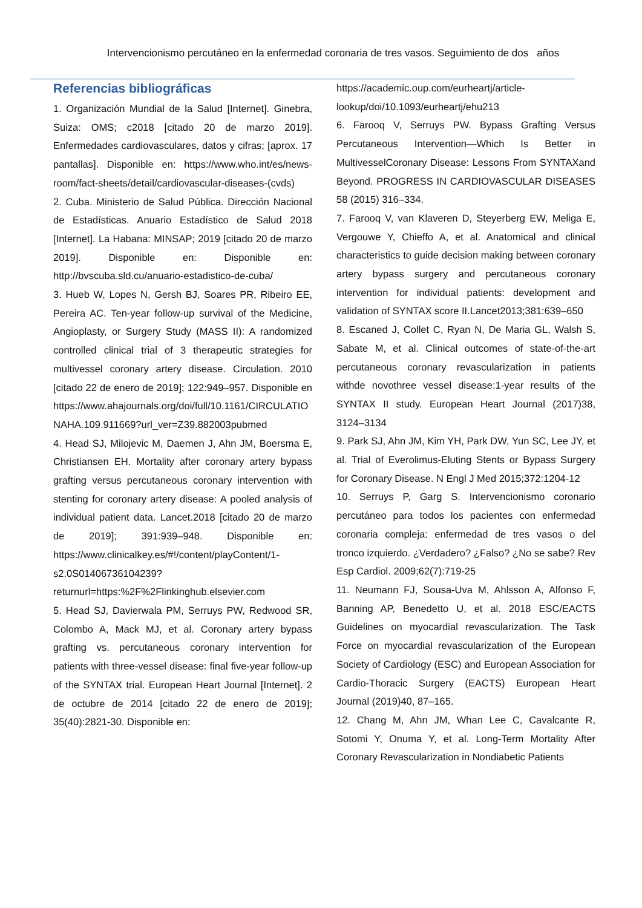Intervencionismo percutáneo en la enfermedad coronaria de tres vasos. Seguimiento de dos años
Referencias bibliográficas
1. Organización Mundial de la Salud [Internet]. Ginebra, Suiza: OMS; c2018 [citado 20 de marzo 2019]. Enfermedades cardiovasculares, datos y cifras; [aprox. 17 pantallas]. Disponible en: https://www.who.int/es/news-room/fact-sheets/detail/cardiovascular-diseases-(cvds)
2. Cuba. Ministerio de Salud Pública. Dirección Nacional de Estadísticas. Anuario Estadístico de Salud 2018 [Internet]. La Habana: MINSAP; 2019 [citado 20 de marzo 2019]. Disponible en: Disponible en: http://bvscuba.sld.cu/anuario-estadistico-de-cuba/
3. Hueb W, Lopes N, Gersh BJ, Soares PR, Ribeiro EE, Pereira AC. Ten-year follow-up survival of the Medicine, Angioplasty, or Surgery Study (MASS II): A randomized controlled clinical trial of 3 therapeutic strategies for multivessel coronary artery disease. Circulation. 2010 [citado 22 de enero de 2019]; 122:949–957. Disponible en https://www.ahajournals.org/doi/full/10.1161/CIRCULATIONAHA.109.911669?url_ver=Z39.882003pubmed
4. Head SJ, Milojevic M, Daemen J, Ahn JM, Boersma E, Christiansen EH. Mortality after coronary artery bypass grafting versus percutaneous coronary intervention with stenting for coronary artery disease: A pooled analysis of individual patient data. Lancet.2018 [citado 20 de marzo de 2019]; 391:939–948. Disponible en: https://www.clinicalkey.es/#!/content/playContent/1-s2.0S01406736104239?returnurl=https:%2F%2Flinkinghub.elsevier.com
5. Head SJ, Davierwala PM, Serruys PW, Redwood SR, Colombo A, Mack MJ, et al. Coronary artery bypass grafting vs. percutaneous coronary intervention for patients with three-vessel disease: final five-year follow-up of the SYNTAX trial. European Heart Journal [Internet]. 2 de octubre de 2014 [citado 22 de enero de 2019]; 35(40):2821-30. Disponible en:
https://academic.oup.com/eurheartj/article-lookup/doi/10.1093/eurheartj/ehu213
6. Farooq V, Serruys PW. Bypass Grafting Versus Percutaneous Intervention—Which Is Better in MultivesselCoronary Disease: Lessons From SYNTAXand Beyond. PROGRESS IN CARDIOVASCULAR DISEASES 58 (2015) 316–334.
7. Farooq V, van Klaveren D, Steyerberg EW, Meliga E, Vergouwe Y, Chieffo A, et al. Anatomical and clinical characteristics to guide decision making between coronary artery bypass surgery and percutaneous coronary intervention for individual patients: development and validation of SYNTAX score II.Lancet2013;381:639–650
8. Escaned J, Collet C, Ryan N, De Maria GL, Walsh S, Sabate M, et al. Clinical outcomes of state-of-the-art percutaneous coronary revascularization in patients withde novothree vessel disease:1-year results of the SYNTAX II study. European Heart Journal (2017)38, 3124–3134
9. Park SJ, Ahn JM, Kim YH, Park DW, Yun SC, Lee JY, et al. Trial of Everolimus-Eluting Stents or Bypass Surgery for Coronary Disease. N Engl J Med 2015;372:1204-12
10. Serruys P, Garg S. Intervencionismo coronario percutáneo para todos los pacientes con enfermedad coronaria compleja: enfermedad de tres vasos o del tronco izquierdo. ¿Verdadero? ¿Falso? ¿No se sabe? Rev Esp Cardiol. 2009;62(7):719-25
11. Neumann FJ, Sousa-Uva M, Ahlsson A, Alfonso F, Banning AP, Benedetto U, et al. 2018 ESC/EACTS Guidelines on myocardial revascularization. The Task Force on myocardial revascularization of the European Society of Cardiology (ESC) and European Association for Cardio-Thoracic Surgery (EACTS) European Heart Journal (2019)40, 87–165.
12. Chang M, Ahn JM, Whan Lee C, Cavalcante R, Sotomi Y, Onuma Y, et al. Long-Term Mortality After Coronary Revascularization in Nondiabetic Patients